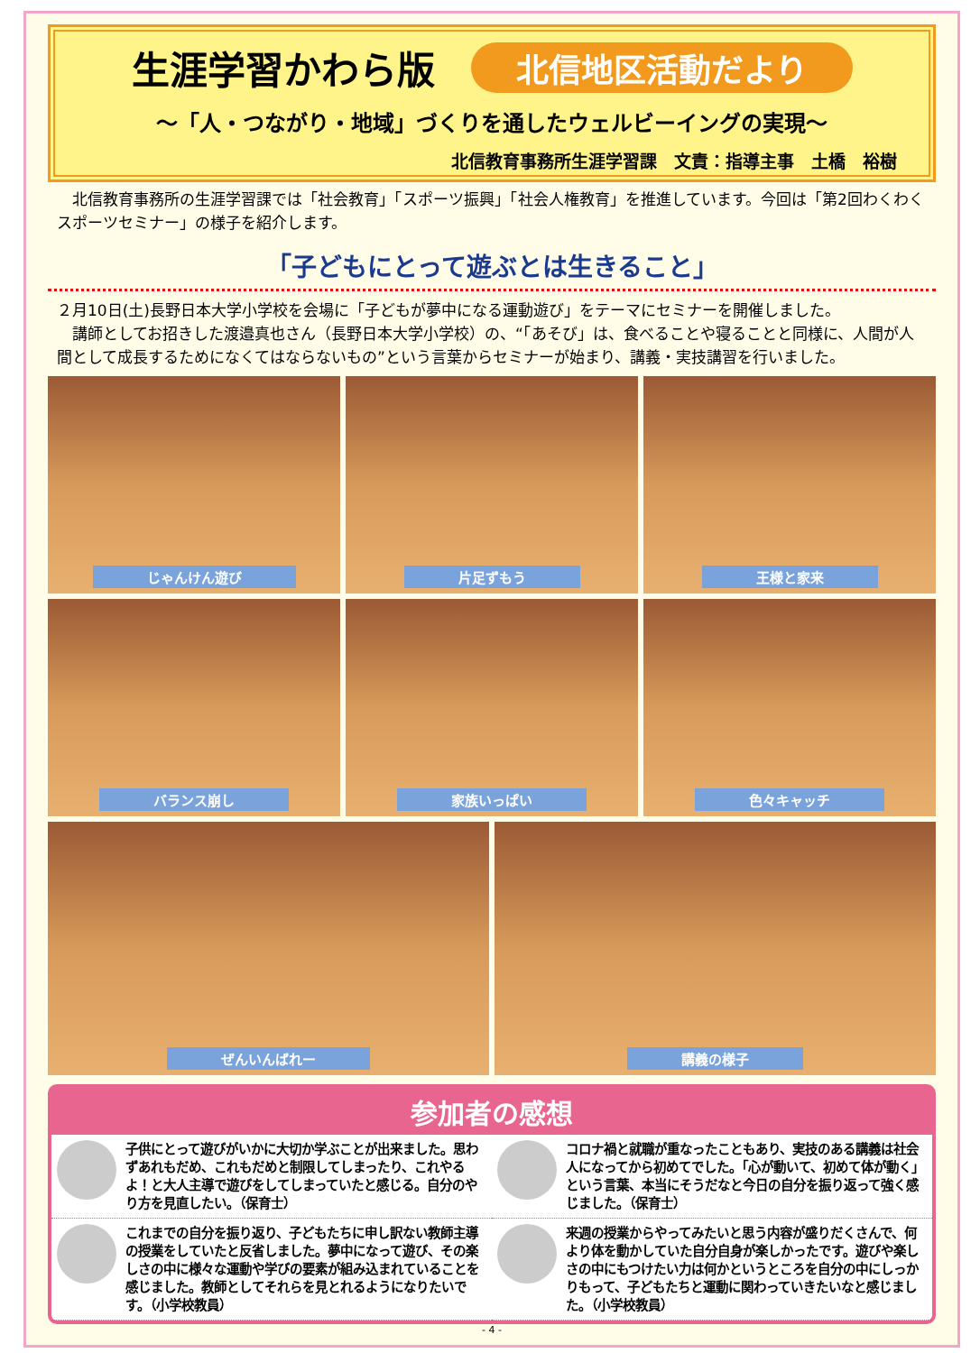生涯学習かわら版
北信地区活動だより
～「人・つながり・地域」づくりを通したウェルビーイングの実現～
北信教育事務所生涯学習課　文責：指導主事　土橋　裕樹
　北信教育事務所の生涯学習課では「社会教育」「スポーツ振興」「社会人権教育」を推進しています。今回は「第2回わくわくスポーツセミナー」の様子を紹介します。
「子どもにとって遊ぶとは生きること」
２月10日(土)長野日本大学小学校を会場に「子どもが夢中になる運動遊び」をテーマにセミナーを開催しました。
　講師としてお招きした渡邉真也さん（長野日本大学小学校）の、“「あそび」は、食べることや寝ることと同様に、人間が人間として成長するためになくてはならないもの”という言葉からセミナーが始まり、講義・実技講習を行いました。
じゃんけん遊び
片足ずもう
王様と家来
バランス崩し
家族いっぱい
色々キャッチ
ぜんいんばれー
講義の様子
参加者の感想
子供にとって遊びがいかに大切か学ぶことが出来ました。思わずあれもだめ、これもだめと制限してしまったり、これやるよ！と大人主導で遊びをしてしまっていたと感じる。自分のやり方を見直したい。（保育士）
コロナ禍と就職が重なったこともあり、実技のある講義は社会人になってから初めてでした。「心が動いて、初めて体が動く」という言葉、本当にそうだなと今日の自分を振り返って強く感じました。（保育士）
これまでの自分を振り返り、子どもたちに申し訳ない教師主導の授業をしていたと反省しました。夢中になって遊び、その楽しさの中に様々な運動や学びの要素が組み込まれていることを感じました。教師としてそれらを見とれるようになりたいです。（小学校教員）
来週の授業からやってみたいと思う内容が盛りだくさんで、何より体を動かしていた自分自身が楽しかったです。遊びや楽しさの中にもつけたい力は何かというところを自分の中にしっかりもって、子どもたちと運動に関わっていきたいなと感じました。（小学校教員）
- 4 -